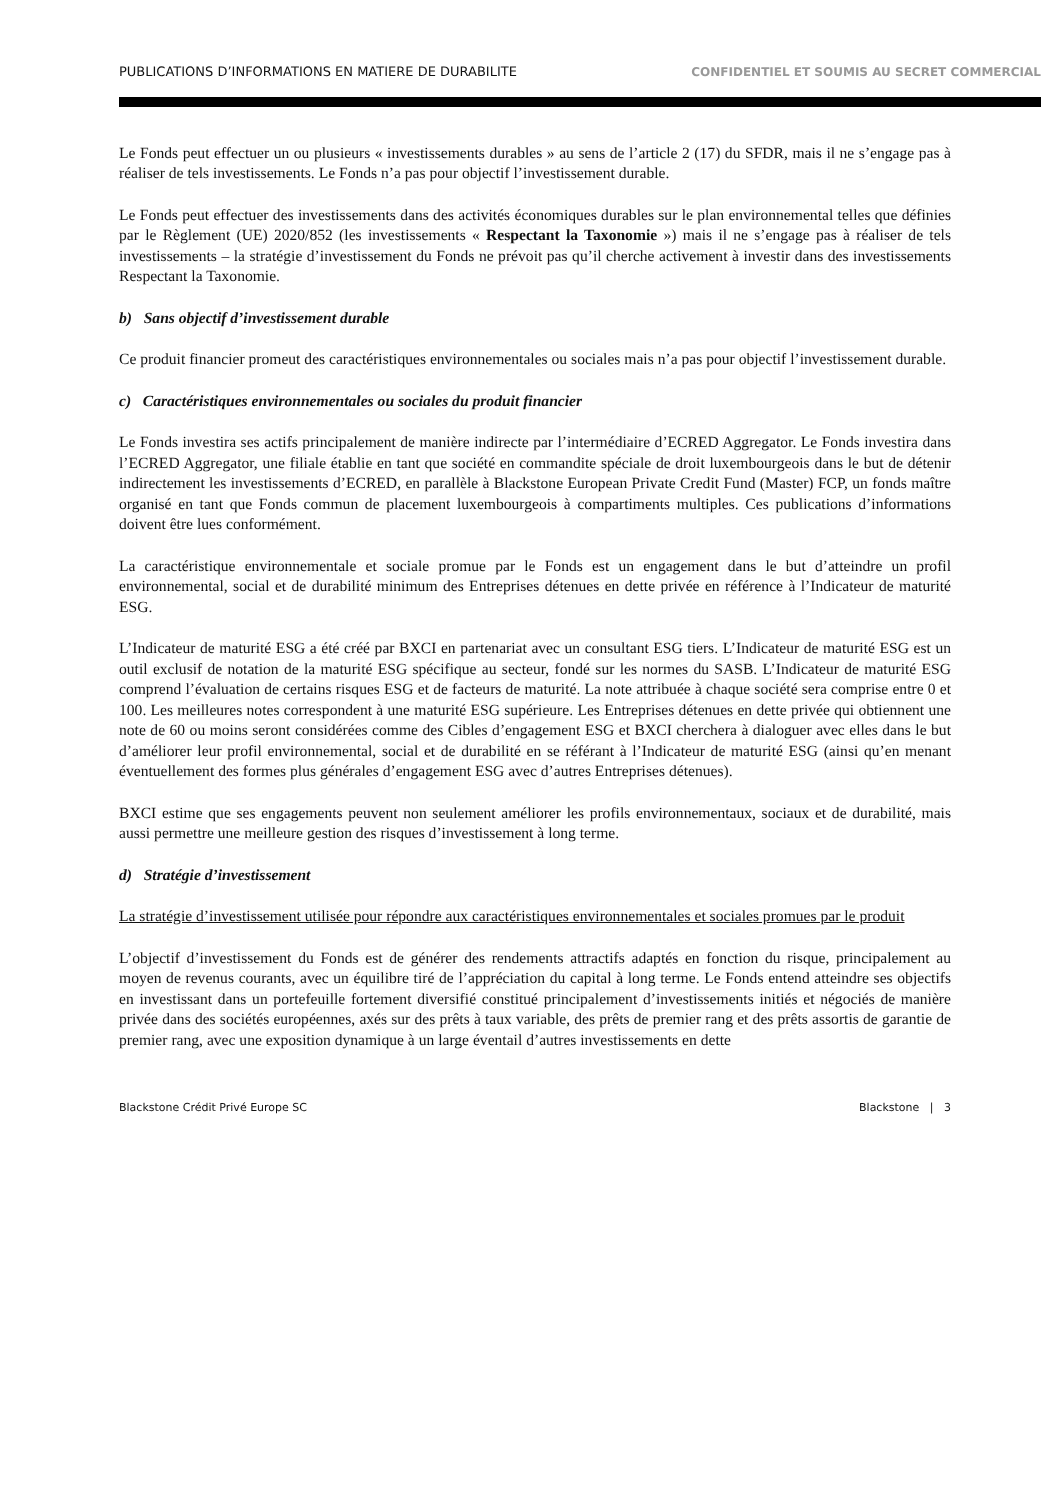PUBLICATIONS D’INFORMATIONS EN MATIERE DE DURABILITE CONFIDENTIEL ET SOUMIS AU SECRET COMMERCIAL
Le Fonds peut effectuer un ou plusieurs « investissements durables » au sens de l’article 2 (17) du SFDR, mais il ne s’engage pas à réaliser de tels investissements. Le Fonds n’a pas pour objectif l’investissement durable.
Le Fonds peut effectuer des investissements dans des activités économiques durables sur le plan environnemental telles que définies par le Règlement (UE) 2020/852 (les investissements « Respectant la Taxonomie ») mais il ne s’engage pas à réaliser de tels investissements – la stratégie d’investissement du Fonds ne prévoit pas qu’il cherche activement à investir dans des investissements Respectant la Taxonomie.
b) Sans objectif d’investissement durable
Ce produit financier promeut des caractéristiques environnementales ou sociales mais n’a pas pour objectif l’investissement durable.
c) Caractéristiques environnementales ou sociales du produit financier
Le Fonds investira ses actifs principalement de manière indirecte par l’intermédiaire d’ECRED Aggregator. Le Fonds investira dans l’ECRED Aggregator, une filiale établie en tant que société en commandite spéciale de droit luxembourgeois dans le but de détenir indirectement les investissements d’ECRED, en parallèle à Blackstone European Private Credit Fund (Master) FCP, un fonds maître organisé en tant que Fonds commun de placement luxembourgeois à compartiments multiples. Ces publications d’informations doivent être lues conformément.
La caractéristique environnementale et sociale promue par le Fonds est un engagement dans le but d’atteindre un profil environnemental, social et de durabilité minimum des Entreprises détenues en dette privée en référence à l’Indicateur de maturité ESG.
L’Indicateur de maturité ESG a été créé par BXCI en partenariat avec un consultant ESG tiers. L’Indicateur de maturité ESG est un outil exclusif de notation de la maturité ESG spécifique au secteur, fondé sur les normes du SASB. L’Indicateur de maturité ESG comprend l’évaluation de certains risques ESG et de facteurs de maturité. La note attribuée à chaque société sera comprise entre 0 et 100. Les meilleures notes correspondent à une maturité ESG supérieure. Les Entreprises détenues en dette privée qui obtiennent une note de 60 ou moins seront considérées comme des Cibles d’engagement ESG et BXCI cherchera à dialoguer avec elles dans le but d’améliorer leur profil environnemental, social et de durabilité en se référant à l’Indicateur de maturité ESG (ainsi qu’en menant éventuellement des formes plus générales d’engagement ESG avec d’autres Entreprises détenues).
BXCI estime que ses engagements peuvent non seulement améliorer les profils environnementaux, sociaux et de durabilité, mais aussi permettre une meilleure gestion des risques d’investissement à long terme.
d) Stratégie d’investissement
La stratégie d’investissement utilisée pour répondre aux caractéristiques environnementales et sociales promues par le produit
L’objectif d’investissement du Fonds est de générer des rendements attractifs adaptés en fonction du risque, principalement au moyen de revenus courants, avec un équilibre tiré de l’appréciation du capital à long terme. Le Fonds entend atteindre ses objectifs en investissant dans un portefeuille fortement diversifié constitué principalement d’investissements initiés et négociés de manière privée dans des sociétés européennes, axés sur des prêts à taux variable, des prêts de premier rang et des prêts assortis de garantie de premier rang, avec une exposition dynamique à un large éventail d’autres investissements en dette
Blackstone Crédit Privé Europe SC Blackstone | 3